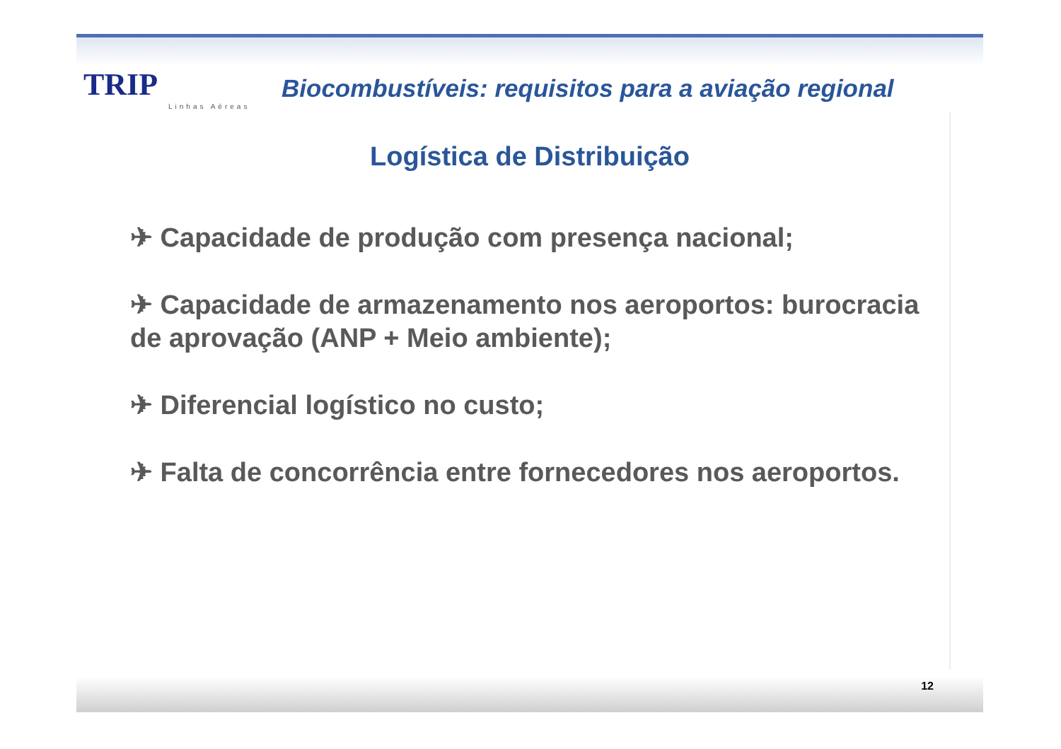TRIP
Linhas Aéreas
Biocombustíveis: requisitos para a aviação regional
Logística de Distribuição
✈ Capacidade de produção com presença nacional;
✈ Capacidade de armazenamento nos aeroportos: burocracia de aprovação (ANP + Meio ambiente);
✈ Diferencial logístico no custo;
✈ Falta de concorrência entre fornecedores nos aeroportos.
12